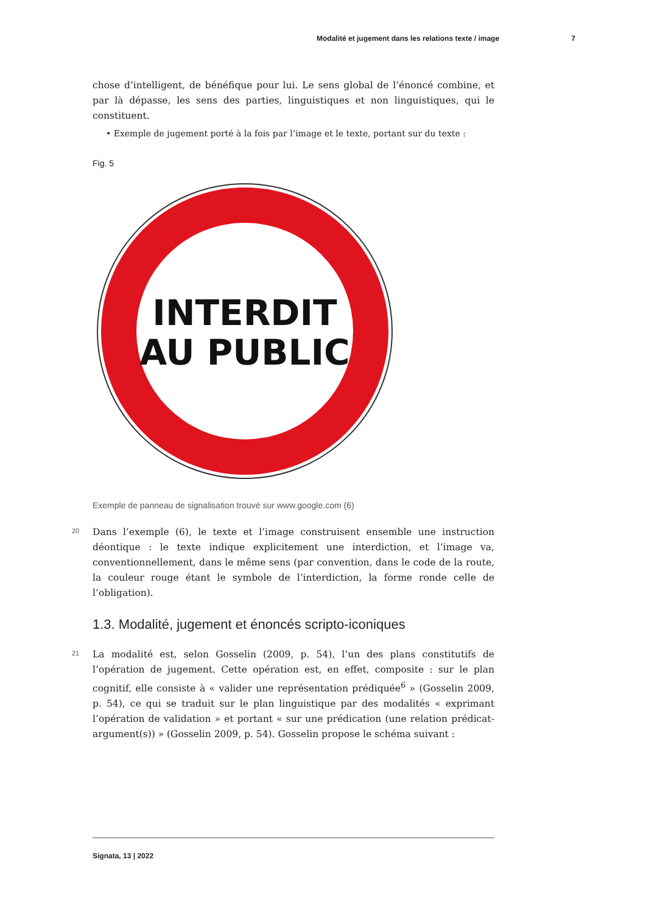Modalité et jugement dans les relations texte / image 7
chose d’intelligent, de bénéfique pour lui. Le sens global de l’énoncé combine, et par là dépasse, les sens des parties, linguistiques et non linguistiques, qui le constituent.
• Exemple de jugement porté à la fois par l’image et le texte, portant sur du texte :
Fig. 5
INTERDIT
AU PUBLIC
Exemple de panneau de signalisation trouvé sur www.google.com (6)
20
Dans l’exemple (6), le texte et l’image construisent ensemble une instruction déontique : le texte indique explicitement une interdiction, et l’image va, conventionnellement, dans le même sens (par convention, dans le code de la route, la couleur rouge étant le symbole de l’interdiction, la forme ronde celle de l’obligation).
1.3. Modalité, jugement et énoncés scripto-iconiques
21
La modalité est, selon Gosselin (2009, p. 54), l’un des plans constitutifs de l’opération de jugement. Cette opération est, en effet, composite : sur le plan cognitif, elle consiste à « valider une représentation prédiquée<sup>6</sup> » (Gosselin 2009, p. 54), ce qui se traduit sur le plan linguistique par des modalités « exprimant l’opération de validation » et portant « sur une prédication (une relation prédicat-argument(s)) » (Gosselin 2009, p. 54). Gosselin propose le schéma suivant :
Signata, 13 | 2022